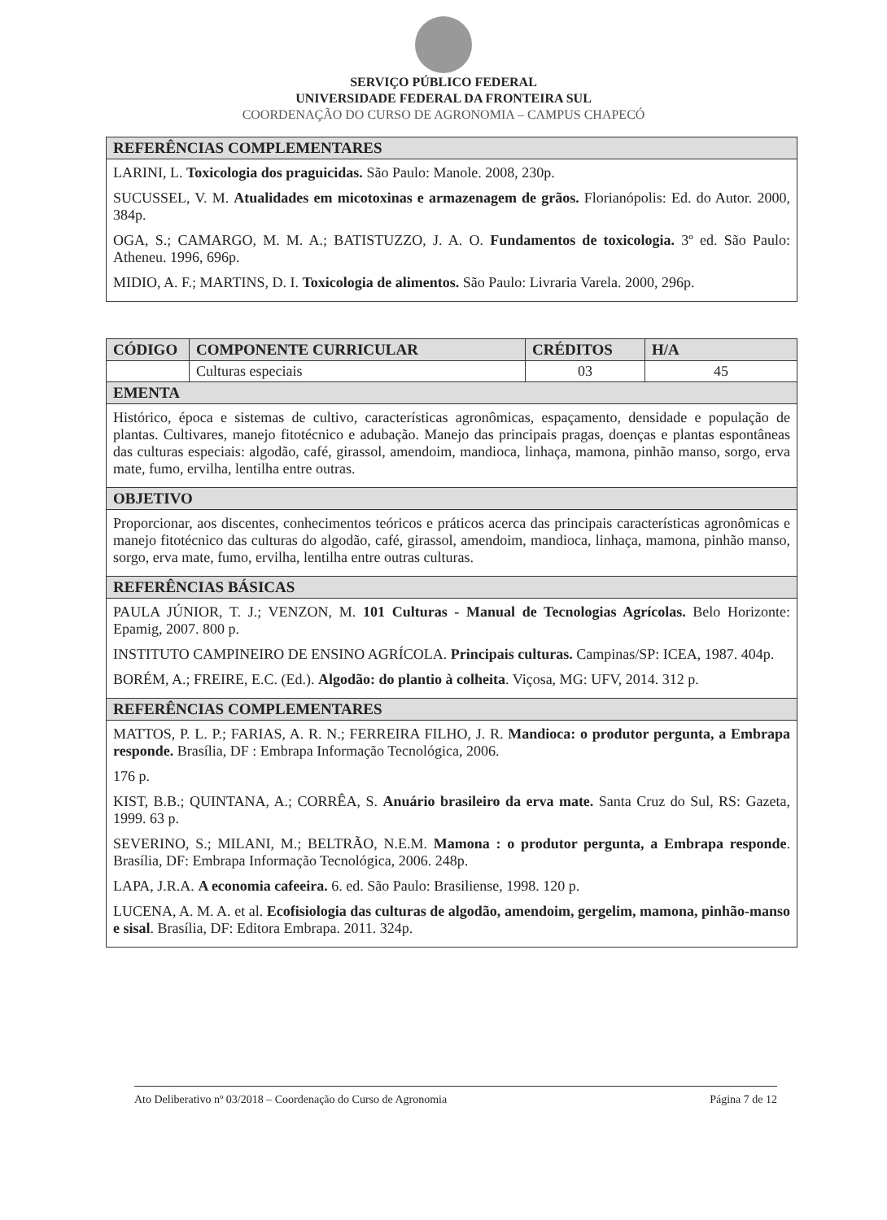SERVIÇO PÚBLICO FEDERAL
UNIVERSIDADE FEDERAL DA FRONTEIRA SUL
COORDENAÇÃO DO CURSO DE AGRONOMIA – CAMPUS CHAPECÓ
| REFERÊNCIAS COMPLEMENTARES |
| --- |
| LARINI, L. Toxicologia dos praguicidas. São Paulo: Manole. 2008, 230p. SUCUSSEL, V. M. Atualidades em micotoxinas e armazenagem de grãos. Florianópolis: Ed. do Autor. 2000, 384p. OGA, S.; CAMARGO, M. M. A.; BATISTUZZO, J. A. O. Fundamentos de toxicologia. 3º ed. São Paulo: Atheneu. 1996, 696p. MIDIO, A. F.; MARTINS, D. I. Toxicologia de alimentos. São Paulo: Livraria Varela. 2000, 296p. |
| CÓDIGO | COMPONENTE CURRICULAR | CRÉDITOS | H/A |
| --- | --- | --- | --- |
| | Culturas especiais | 03 | 45 |
| EMENTA | | | |
| Histórico, época e sistemas de cultivo, características agronômicas, espaçamento, densidade e população de plantas. Cultivares, manejo fitotécnico e adubação. Manejo das principais pragas, doenças e plantas espontâneas das culturas especiais: algodão, café, girassol, amendoim, mandioca, linhaça, mamona, pinhão manso, sorgo, erva mate, fumo, ervilha, lentilha entre outras. | | | |
| OBJETIVO | | | |
| Proporcionar, aos discentes, conhecimentos teóricos e práticos acerca das principais características agronômicas e manejo fitotécnico das culturas do algodão, café, girassol, amendoim, mandioca, linhaça, mamona, pinhão manso, sorgo, erva mate, fumo, ervilha, lentilha entre outras culturas. | | | |
| REFERÊNCIAS BÁSICAS | | | |
| PAULA JÚNIOR, T. J.; VENZON, M. 101 Culturas - Manual de Tecnologias Agrícolas. Belo Horizonte: Epamig, 2007. 800 p. INSTITUTO CAMPINEIRO DE ENSINO AGRÍCOLA. Principais culturas. Campinas/SP: ICEA, 1987. 404p. BORÉM, A.; FREIRE, E.C. (Ed.). Algodão: do plantio à colheita . Viçosa, MG: UFV, 2014. 312 p. | | | |
| REFERÊNCIAS COMPLEMENTARES | | | |
| MATTOS, P. L. P.; FARIAS, A. R. N.; FERREIRA FILHO, J. R. Mandioca: o produtor pergunta, a Embrapa responde. Brasília, DF : Embrapa Informação Tecnológica, 2006. 176 p. KIST, B.B.; QUINTANA, A.; CORRÊA, S. Anuário brasileiro da erva mate. Santa Cruz do Sul, RS: Gazeta, 1999. 63 p. SEVERINO, S.; MILANI, M.; BELTRÃO, N.E.M. Mamona : o produtor pergunta, a Embrapa responde . Brasília, DF: Embrapa Informação Tecnológica, 2006. 248p. LAPA, J.R.A. A economia cafeeira. 6. ed. São Paulo: Brasiliense, 1998. 120 p. LUCENA, A. M. A. et al. Ecofisiologia das culturas de algodão, amendoim, gergelim, mamona, pinhão-manso e sisal . Brasília, DF: Editora Embrapa. 2011. 324p. | | | |
Ato Deliberativo nº 03/2018 – Coordenação do Curso de Agronomia Página 7 de 12